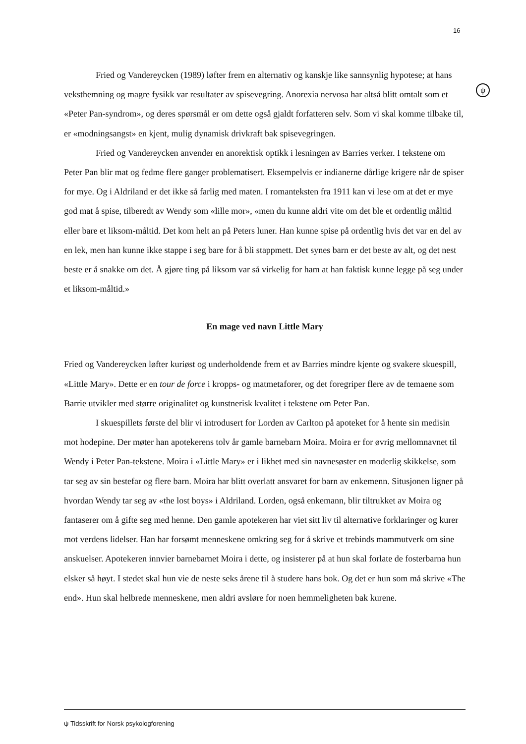16
ψ
Fried og Vandereycken (1989) løfter frem en alternativ og kanskje like sannsynlig hypotese; at hans veksthemning og magre fysikk var resultater av spisevegring. Anorexia nervosa har altså blitt omtalt som et «Peter Pan-syndrom», og deres spørsmål er om dette også gjaldt forfatteren selv. Som vi skal komme tilbake til, er «modningsangst» en kjent, mulig dynamisk drivkraft bak spisevegringen.
Fried og Vandereycken anvender en anorektisk optikk i lesningen av Barries verker. I tekstene om Peter Pan blir mat og fedme flere ganger problematisert. Eksempelvis er indianerne dårlige krigere når de spiser for mye. Og i Aldriland er det ikke så farlig med maten. I romanteksten fra 1911 kan vi lese om at det er mye god mat å spise, tilberedt av Wendy som «lille mor», «men du kunne aldri vite om det ble et ordentlig måltid eller bare et liksom-måltid. Det kom helt an på Peters luner. Han kunne spise på ordentlig hvis det var en del av en lek, men han kunne ikke stappe i seg bare for å bli stappmett. Det synes barn er det beste av alt, og det nest beste er å snakke om det. Å gjøre ting på liksom var så virkelig for ham at han faktisk kunne legge på seg under et liksom-måltid.»
En mage ved navn Little Mary
Fried og Vandereycken løfter kuriøst og underholdende frem et av Barries mindre kjente og svakere skuespill, «Little Mary». Dette er en tour de force i kropps- og matmetaforer, og det foregriper flere av de temaene som Barrie utvikler med større originalitet og kunstnerisk kvalitet i tekstene om Peter Pan.
I skuespillets første del blir vi introdusert for Lorden av Carlton på apoteket for å hente sin medisin mot hodepine. Der møter han apotekerens tolv år gamle barnebarn Moira. Moira er for øvrig mellomnavnet til Wendy i Peter Pan-tekstene. Moira i «Little Mary» er i likhet med sin navnesøster en moderlig skikkelse, som tar seg av sin bestefar og flere barn. Moira har blitt overlatt ansvaret for barn av enkemenn. Situsjonen ligner på hvordan Wendy tar seg av «the lost boys» i Aldriland. Lorden, også enkemann, blir tiltrukket av Moira og fantaserer om å gifte seg med henne. Den gamle apotekeren har viet sitt liv til alternative forklaringer og kurer mot verdens lidelser. Han har forsømt menneskene omkring seg for å skrive et trebinds mammutverk om sine anskuelser. Apotekeren innvier barnebarnet Moira i dette, og insisterer på at hun skal forlate de fosterbarna hun elsker så høyt. I stedet skal hun vie de neste seks årene til å studere hans bok. Og det er hun som må skrive «The end». Hun skal helbrede menneskene, men aldri avsløre for noen hemmeligheten bak kurene.
ψ Tidsskrift for Norsk psykologforening